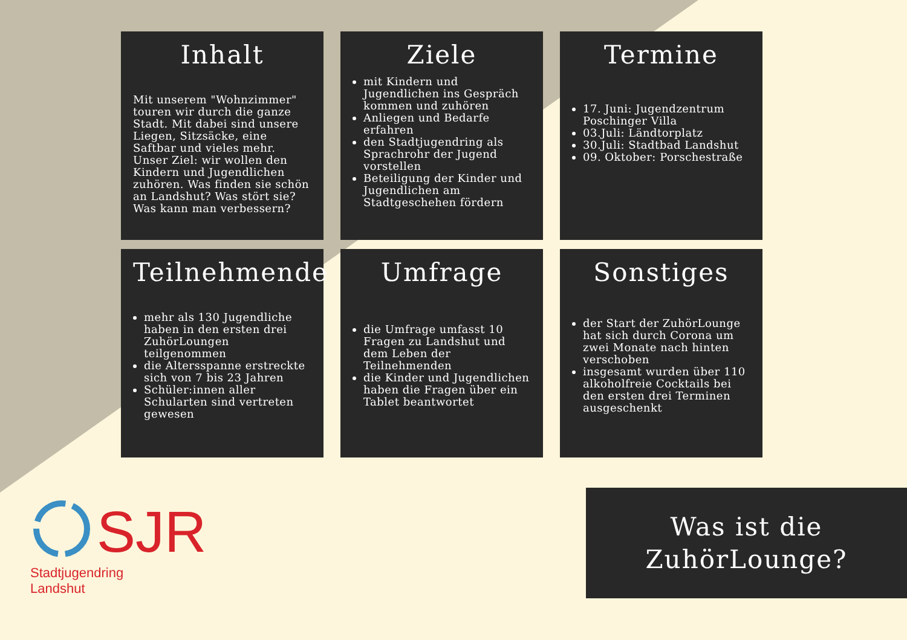Inhalt
Mit unserem "Wohnzimmer" touren wir durch die ganze Stadt. Mit dabei sind unsere Liegen, Sitzsäcke, eine Saftbar und vieles mehr. Unser Ziel: wir wollen den Kindern und Jugendlichen zuhören. Was finden sie schön an Landshut? Was stört sie? Was kann man verbessern?
Ziele
mit Kindern und Jugendlichen ins Gespräch kommen und zuhören
Anliegen und Bedarfe erfahren
den Stadtjugendring als Sprachrohr der Jugend vorstellen
Beteiligung der Kinder und Jugendlichen am Stadtgeschehen fördern
Termine
17. Juni: Jugendzentrum Poschinger Villa
03.Juli: Ländtorplatz
30.Juli: Stadtbad Landshut
09. Oktober: Porschestraße
Teilnehmende
mehr als 130 Jugendliche haben in den ersten drei ZuhörLoungen teilgenommen
die Altersspanne erstreckte sich von 7 bis 23 Jahren
Schüler:innen aller Schularten sind vertreten gewesen
Umfrage
die Umfrage umfasst 10 Fragen zu Landshut und dem Leben der Teilnehmenden
die Kinder und Jugendlichen haben die Fragen über ein Tablet beantwortet
Sonstiges
der Start der ZuhörLounge hat sich durch Corona um zwei Monate nach hinten verschoben
insgesamt wurden über 110 alkoholfreie Cocktails bei den ersten drei Terminen ausgeschenkt
Was ist die
ZuhörLounge?
SJR
Stadtjugendring
Landshut